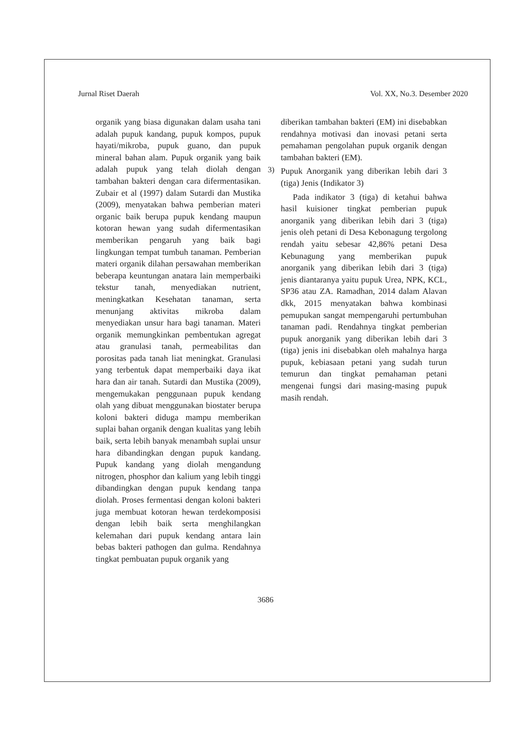Jurnal Riset Daerah Vol. XX, No.3. Desember 2020
organik yang biasa digunakan dalam usaha tani adalah pupuk kandang, pupuk kompos, pupuk hayati/mikroba, pupuk guano, dan pupuk mineral bahan alam. Pupuk organik yang baik adalah pupuk yang telah diolah dengan tambahan bakteri dengan cara difermentasikan. Zubair et al (1997) dalam Sutardi dan Mustika (2009), menyatakan bahwa pemberian materi organic baik berupa pupuk kendang maupun kotoran hewan yang sudah difermentasikan memberikan pengaruh yang baik bagi lingkungan tempat tumbuh tanaman. Pemberian materi organik dilahan persawahan memberikan beberapa keuntungan anatara lain memperbaiki tekstur tanah, menyediakan nutrient, meningkatkan Kesehatan tanaman, serta menunjang aktivitas mikroba dalam menyediakan unsur hara bagi tanaman. Materi organik memungkinkan pembentukan agregat atau granulasi tanah, permeabilitas dan porositas pada tanah liat meningkat. Granulasi yang terbentuk dapat memperbaiki daya ikat hara dan air tanah. Sutardi dan Mustika (2009), mengemukakan penggunaan pupuk kendang olah yang dibuat menggunakan biostater berupa koloni bakteri diduga mampu memberikan suplai bahan organik dengan kualitas yang lebih baik, serta lebih banyak menambah suplai unsur hara dibandingkan dengan pupuk kandang. Pupuk kandang yang diolah mengandung nitrogen, phosphor dan kalium yang lebih tinggi dibandingkan dengan pupuk kendang tanpa diolah. Proses fermentasi dengan koloni bakteri juga membuat kotoran hewan terdekomposisi dengan lebih baik serta menghilangkan kelemahan dari pupuk kendang antara lain bebas bakteri pathogen dan gulma. Rendahnya tingkat pembuatan pupuk organik yang
diberikan tambahan bakteri (EM) ini disebabkan rendahnya motivasi dan inovasi petani serta pemahaman pengolahan pupuk organik dengan tambahan bakteri (EM).
3)
Pupuk Anorganik yang diberikan lebih dari 3 (tiga) Jenis (Indikator 3)
Pada indikator 3 (tiga) di ketahui bahwa hasil kuisioner tingkat pemberian pupuk anorganik yang diberikan lebih dari 3 (tiga) jenis oleh petani di Desa Kebonagung tergolong rendah yaitu sebesar 42,86% petani Desa Kebunagung yang memberikan pupuk anorganik yang diberikan lebih dari 3 (tiga) jenis diantaranya yaitu pupuk Urea, NPK, KCL, SP36 atau ZA. Ramadhan, 2014 dalam Alavan dkk, 2015 menyatakan bahwa kombinasi pemupukan sangat mempengaruhi pertumbuhan tanaman padi. Rendahnya tingkat pemberian pupuk anorganik yang diberikan lebih dari 3 (tiga) jenis ini disebabkan oleh mahalnya harga pupuk, kebiasaan petani yang sudah turun temurun dan tingkat pemahaman petani mengenai fungsi dari masing-masing pupuk masih rendah.
3686